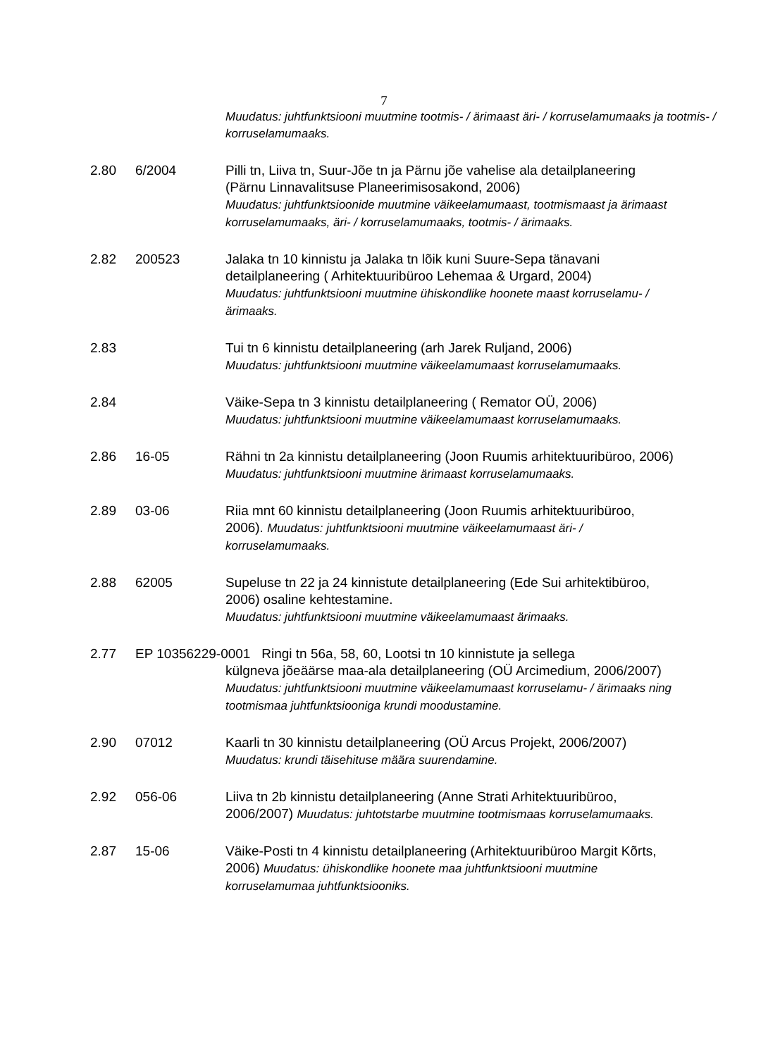7
Muudatus: juhtfunktsiooni muutmine tootmis- / ärimaast äri- / korruselamumaaks ja tootmis- / korruselamumaaks.
2.80 6/2004 Pilli tn, Liiva tn, Suur-Jõe tn ja Pärnu jõe vahelise ala detailplaneering (Pärnu Linnavalitsuse Planeerimisosakond, 2006)
Muudatus: juhtfunktsioonide muutmine väikeelamumaast, tootmismaast ja ärimaast korruselamumaaks, äri- / korruselamumaaks, tootmis- / ärimaaks.
2.82 200523 Jalaka tn 10 kinnistu ja Jalaka tn lõik kuni Suure-Sepa tänavani detailplaneering ( Arhitektuuribüroo Lehemaa & Urgard, 2004)
Muudatus: juhtfunktsiooni muutmine ühiskondlike hoonete maast korruselamu- / ärimaaks.
2.83 Tui tn 6 kinnistu detailplaneering (arh Jarek Ruljand, 2006)
Muudatus: juhtfunktsiooni muutmine väikeelamumaast korruselamumaaks.
2.84 Väike-Sepa tn 3 kinnistu detailplaneering ( Remator OÜ, 2006)
Muudatus: juhtfunktsiooni muutmine väikeelamumaast korruselamumaaks.
2.86 16-05 Rähni tn 2a kinnistu detailplaneering (Joon Ruumis arhitektuuribüroo, 2006) Muudatus: juhtfunktsiooni muutmine ärimaast korruselamumaaks.
2.89 03-06 Riia mnt 60 kinnistu detailplaneering (Joon Ruumis arhitektuuribüroo, 2006). Muudatus: juhtfunktsiooni muutmine väikeelamumaast äri- / korruselamumaaks.
2.88 62005 Supeluse tn 22 ja 24 kinnistute detailplaneering (Ede Sui arhitektibüroo, 2006) osaline kehtestamine.
Muudatus: juhtfunktsiooni muutmine väikeelamumaast ärimaaks.
2.77 EP 10356229-0001 Ringi tn 56a, 58, 60, Lootsi tn 10 kinnistute ja sellega
külgneva jõeäärse maa-ala detailplaneering (OÜ Arcimedium, 2006/2007)
Muudatus: juhtfunktsiooni muutmine väikeelamumaast korruselamu- / ärimaaks ning tootmismaa juhtfunktsiooniga krundi moodustamine.
2.90 07012 Kaarli tn 30 kinnistu detailplaneering (OÜ Arcus Projekt, 2006/2007) Muudatus: krundi täisehituse määra suurendamine.
2.92 056-06 Liiva tn 2b kinnistu detailplaneering (Anne Strati Arhitektuuribüroo, 2006/2007) Muudatus: juhtotstarbe muutmine tootmismaas korruselamumaaks.
2.87 15-06 Väike-Posti tn 4 kinnistu detailplaneering (Arhitektuuribüroo Margit Kõrts, 2006) Muudatus: ühiskondlike hoonete maa juhtfunktsiooni muutmine korruselamumaa juhtfunktsiooniks.